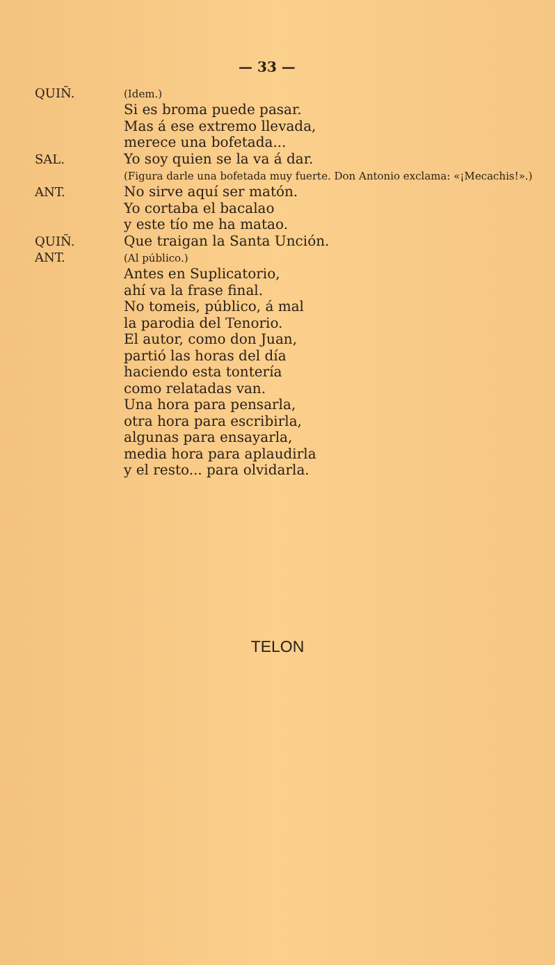— 33 —
QUIÑ.
(Idem.)
Si es broma puede pasar.
Mas á ese extremo llevada,
merece una bofetada...
SAL. Yo soy quien se la va á dar.
(Figura darle una bofetada muy fuerte. Don Antonio exclama: «¡Mecachis!».)
ANT. No sirve aquí ser matón.
Yo cortaba el bacalao
y este tío me ha matao.
QUIÑ. Que traigan la Santa Unción.
ANT.
(Al público.)
Antes en Suplicatorio,
ahí va la frase final.
No tomeis, público, á mal
la parodia del Tenorio.
El autor, como don Juan,
partió las horas del día
haciendo esta tontería
como relatadas van.
Una hora para pensarla,
otra hora para escribirla,
algunas para ensayarla,
media hora para aplaudirla
y el resto... para olvidarla.
TELON